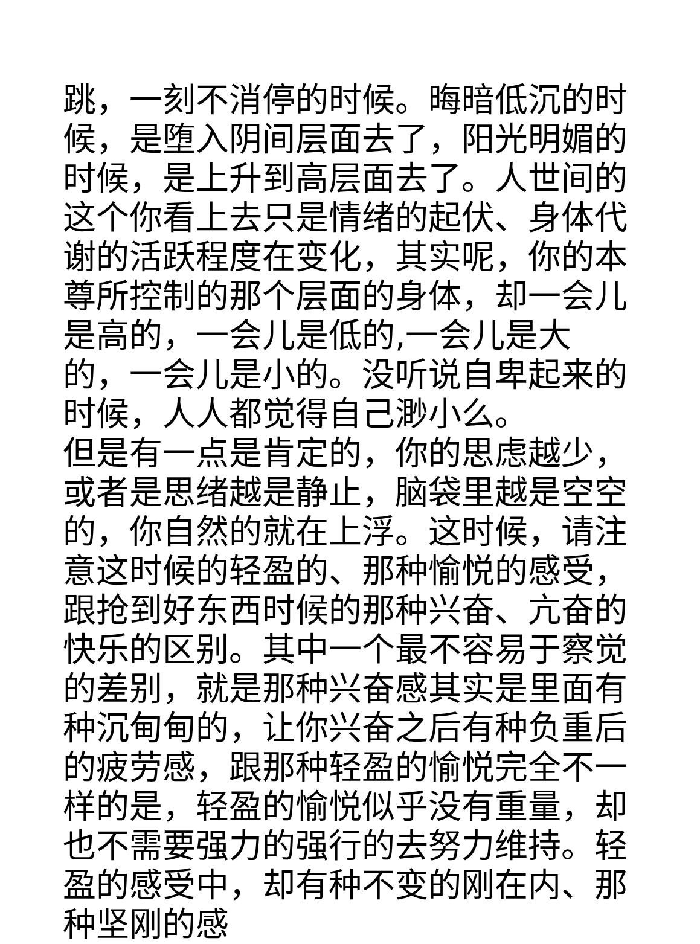跳，一刻不消停的时候。晦暗低沉的时候，是堕入阴间层面去了，阳光明媚的时候，是上升到高层面去了。人世间的这个你看上去只是情绪的起伏、身体代谢的活跃程度在变化，其实呢，你的本尊所控制的那个层面的身体，却一会儿是高的，一会儿是低的,一会儿是大的，一会儿是小的。没听说自卑起来的时候，人人都觉得自己渺小么。
但是有一点是肯定的，你的思虑越少，或者是思绪越是静止，脑袋里越是空空的，你自然的就在上浮。这时候，请注意这时候的轻盈的、那种愉悦的感受，跟抢到好东西时候的那种兴奋、亢奋的快乐的区别。其中一个最不容易于察觉的差别，就是那种兴奋感其实是里面有种沉甸甸的，让你兴奋之后有种负重后的疲劳感，跟那种轻盈的愉悦完全不一样的是，轻盈的愉悦似乎没有重量，却也不需要强力的强行的去努力维持。轻盈的感受中，却有种不变的刚在内、那种坚刚的感